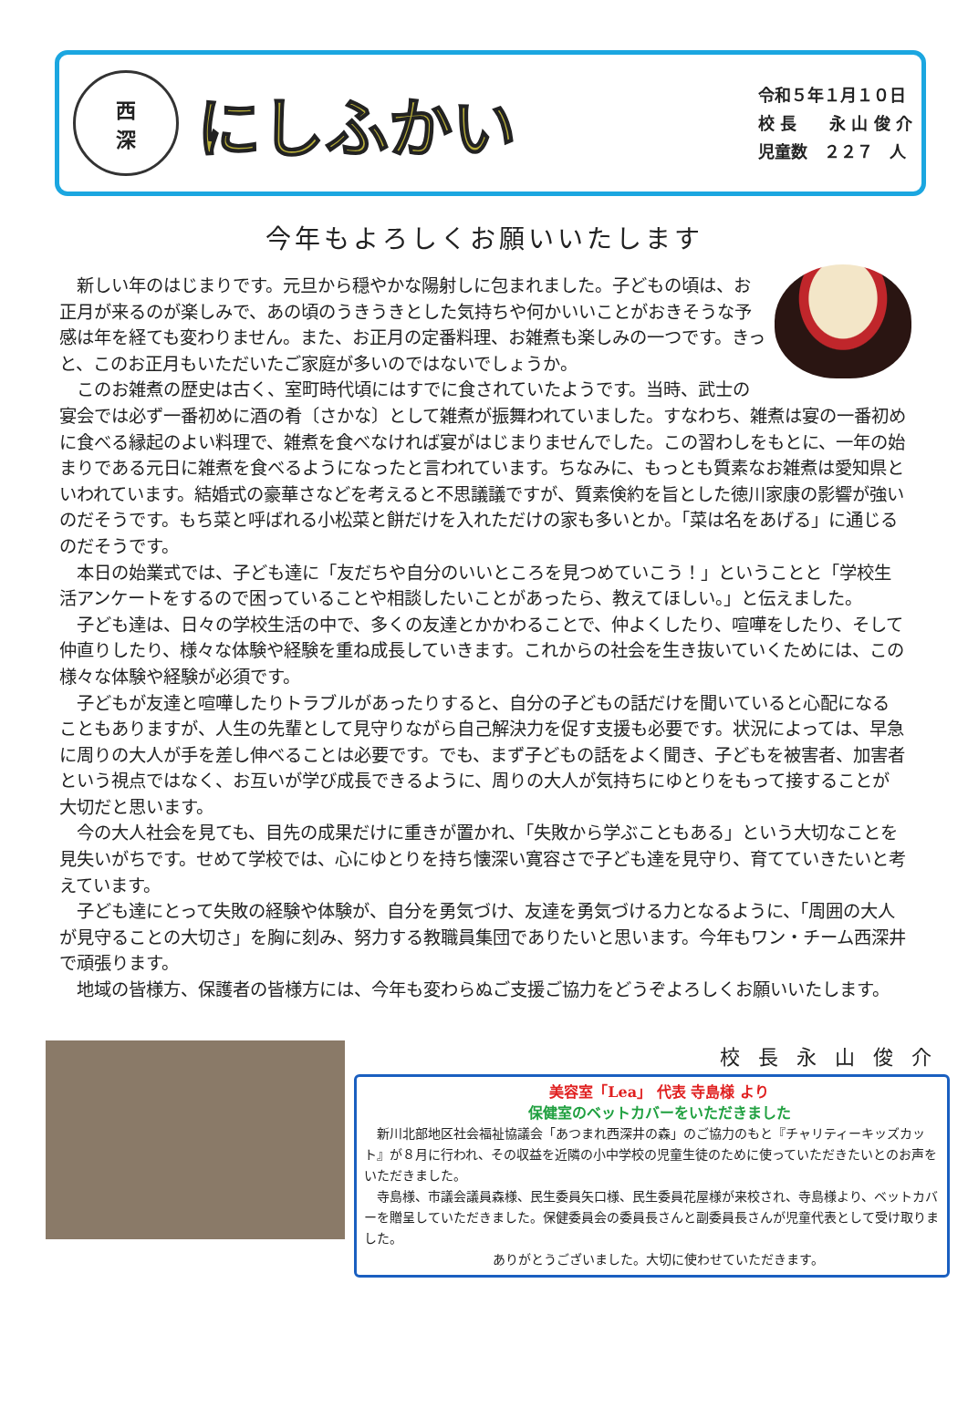西
深
にしふかい
令和５年１月１０日
校 長　　永 山 俊 介
児童数　２２７　人
今年もよろしくお願いいたします
新しい年のはじまりです。元旦から穏やかな陽射しに包まれました。子どもの頃は、お正月が来るのが楽しみで、あの頃のうきうきとした気持ちや何かいいことがおきそうな予感は年を経ても変わりません。また、お正月の定番料理、お雑煮も楽しみの一つです。きっと、このお正月もいただいたご家庭が多いのではないでしょうか。
このお雑煮の歴史は古く、室町時代頃にはすでに食されていたようです。当時、武士の宴会では必ず一番初めに酒の肴〔さかな〕として雑煮が振舞われていました。すなわち、雑煮は宴の一番初めに食べる縁起のよい料理で、雑煮を食べなければ宴がはじまりませんでした。この習わしをもとに、一年の始まりである元日に雑煮を食べるようになったと言われています。ちなみに、もっとも質素なお雑煮は愛知県といわれています。結婚式の豪華さなどを考えると不思議議ですが、質素倹約を旨とした徳川家康の影響が強いのだそうです。もち菜と呼ばれる小松菜と餅だけを入れただけの家も多いとか。「菜は名をあげる」に通じるのだそうです。
本日の始業式では、子ども達に「友だちや自分のいいところを見つめていこう！」ということと「学校生活アンケートをするので困っていることや相談したいことがあったら、教えてほしい。」と伝えました。
子ども達は、日々の学校生活の中で、多くの友達とかかわることで、仲よくしたり、喧嘩をしたり、そして仲直りしたり、様々な体験や経験を重ね成長していきます。これからの社会を生き抜いていくためには、この様々な体験や経験が必須です。
子どもが友達と喧嘩したりトラブルがあったりすると、自分の子どもの話だけを聞いていると心配になることもありますが、人生の先輩として見守りながら自己解決力を促す支援も必要です。状況によっては、早急に周りの大人が手を差し伸べることは必要です。でも、まず子どもの話をよく聞き、子どもを被害者、加害者という視点ではなく、お互いが学び成長できるように、周りの大人が気持ちにゆとりをもって接することが大切だと思います。
今の大人社会を見ても、目先の成果だけに重きが置かれ、「失敗から学ぶこともある」という大切なことを見失いがちです。せめて学校では、心にゆとりを持ち懐深い寛容さで子ども達を見守り、育てていきたいと考えています。
子ども達にとって失敗の経験や体験が、自分を勇気づけ、友達を勇気づける力となるように、「周囲の大人が見守ることの大切さ」を胸に刻み、努力する教職員集団でありたいと思います。今年もワン・チーム西深井で頑張ります。
地域の皆様方、保護者の皆様方には、今年も変わらぬご支援ご協力をどうぞよろしくお願いいたします。
校長永山俊介
美容室「Lea」 代表 寺島様 より
保健室のベットカバーをいただきました
新川北部地区社会福祉協議会「あつまれ西深井の森」のご協力のもと『チャリティーキッズカット』が８月に行われ、その収益を近隣の小中学校の児童生徒のために使っていただきたいとのお声をいただきました。
寺島様、市議会議員森様、民生委員矢口様、民生委員花屋様が来校され、寺島様より、ベットカバーを贈呈していただきました。保健委員会の委員長さんと副委員長さんが児童代表として受け取りました。
ありがとうございました。大切に使わせていただきます。